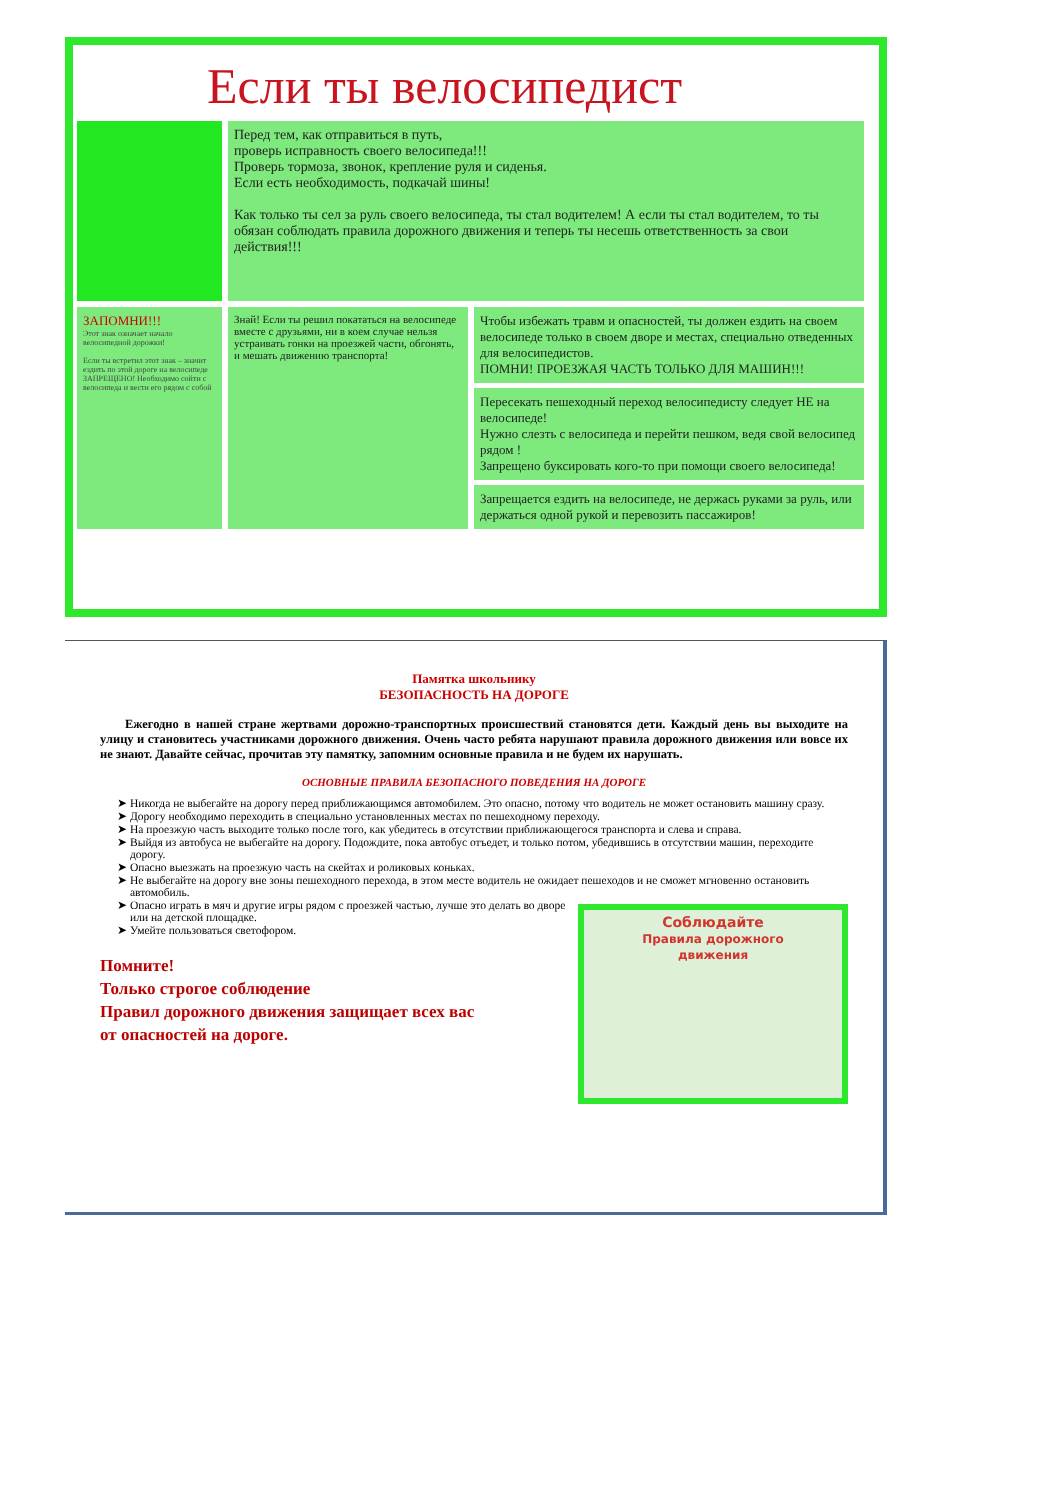Если ты велосипедист
Перед тем, как отправиться в путь,
проверь исправность своего велосипеда!!!
Проверь тормоза, звонок, крепление руля и сиденья.
Если есть необходимость, подкачай шины!
Как только ты сел за руль своего велосипеда, ты стал водителем! А если ты стал водителем, то ты обязан соблюдать правила дорожного движения и теперь ты несешь ответственность за свои действия!!!
ЗАПОМНИ!!!
Этот знак означает начало велосипедной дорожки!
Если ты встретил этот знак – значит ездить по этой дороге на велосипеде ЗАПРЕЩЕНО! Необходимо сойти с велосипеда и вести его рядом с собой
Знай! Если ты решил покататься на велосипеде вместе с друзьями, ни в коем случае нельзя устраивать гонки на проезжей части, обгонять, и мешать движению транспорта!
Чтобы избежать травм и опасностей, ты должен ездить на своем велосипеде только в своем дворе и местах, специально отведенных для велосипедистов.
ПОМНИ! ПРОЕЗЖАЯ ЧАСТЬ ТОЛЬКО ДЛЯ МАШИН!!!
Пересекать пешеходный переход велосипедисту следует НЕ на велосипеде!
Нужно слезть с велосипеда и перейти пешком, ведя свой велосипед рядом !
Запрещено буксировать кого-то при помощи своего велосипеда!
Запрещается ездить на велосипеде, не держась руками за руль, или держаться одной рукой и перевозить пассажиров!
Памятка школьнику
БЕЗОПАСНОСТЬ НА ДОРОГЕ
Ежегодно в нашей стране жертвами дорожно-транспортных происшествий становятся дети. Каждый день вы выходите на улицу и становитесь участниками дорожного движения. Очень часто ребята нарушают правила дорожного движения или вовсе их не знают. Давайте сейчас, прочитав эту памятку, запомним основные правила и не будем их нарушать.
ОСНОВНЫЕ ПРАВИЛА БЕЗОПАСНОГО ПОВЕДЕНИЯ НА ДОРОГЕ
Никогда не выбегайте на дорогу перед приближающимся автомобилем. Это опасно, потому что водитель не может остановить машину сразу.
Дорогу необходимо переходить в специально установленных местах по пешеходному переходу.
На проезжую часть выходите только после того, как убедитесь в отсутствии приближающегося транспорта и слева и справа.
Выйдя из автобуса не выбегайте на дорогу. Подождите, пока автобус отъедет, и только потом, убедившись в отсутствии машин, переходите дорогу.
Опасно выезжать на проезжую часть на скейтах и роликовых коньках.
Не выбегайте на дорогу вне зоны пешеходного перехода, в этом месте водитель не ожидает пешеходов и не сможет мгновенно остановить автомобиль.
Опасно играть в мяч и другие игры рядом с проезжей частью, лучше это делать во дворе или на детской площадке.
Умейте пользоваться светофором.
Помните!
Только строгое соблюдение
Правил дорожного движения защищает всех вас
от опасностей на дороге.
Соблюдайте
Правила дорожного
движения